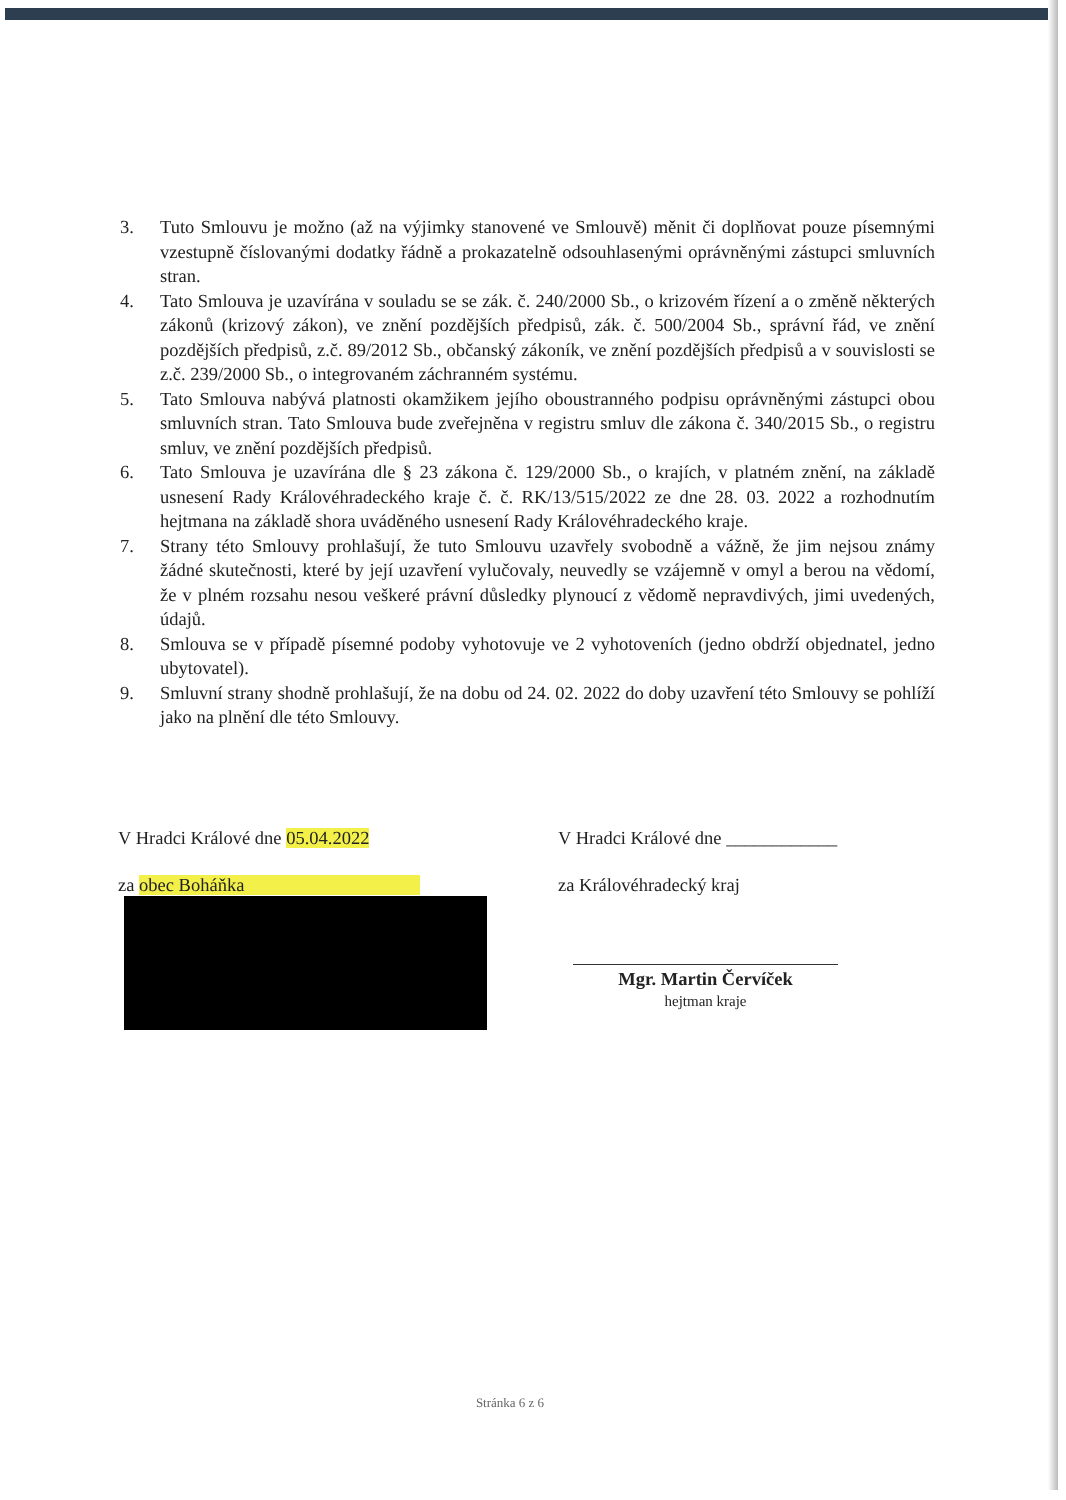3. Tuto Smlouvu je možno (až na výjimky stanovené ve Smlouvě) měnit či doplňovat pouze písemnými vzestupně číslovanými dodatky řádně a prokazatelně odsouhlasenými oprávněnými zástupci smluvních stran.
4. Tato Smlouva je uzavírána v souladu se se zák. č. 240/2000 Sb., o krizovém řízení a o změně některých zákonů (krizový zákon), ve znění pozdějších předpisů, zák. č. 500/2004 Sb., správní řád, ve znění pozdějších předpisů, z.č. 89/2012 Sb., občanský zákoník, ve znění pozdějších předpisů a v souvislosti se z.č. 239/2000 Sb., o integrovaném záchranném systému.
5. Tato Smlouva nabývá platnosti okamžikem jejího oboustranného podpisu oprávněnými zástupci obou smluvních stran. Tato Smlouva bude zveřejněna v registru smluv dle zákona č. 340/2015 Sb., o registru smluv, ve znění pozdějších předpisů.
6. Tato Smlouva je uzavírána dle § 23 zákona č. 129/2000 Sb., o krajích, v platném znění, na základě usnesení Rady Královéhradeckého kraje č. č. RK/13/515/2022 ze dne 28. 03. 2022 a rozhodnutím hejtmana na základě shora uváděného usnesení Rady Královéhradeckého kraje.
7. Strany této Smlouvy prohlašují, že tuto Smlouvu uzavřely svobodně a vážně, že jim nejsou známy žádné skutečnosti, které by její uzavření vylučovaly, neuvedly se vzájemně v omyl a berou na vědomí, že v plném rozsahu nesou veškeré právní důsledky plynoucí z vědomě nepravdivých, jimi uvedených, údajů.
8. Smlouva se v případě písemné podoby vyhotovuje ve 2 vyhotoveních (jedno obdrží objednatel, jedno ubytovatel).
9. Smluvní strany shodně prohlašují, že na dobu od 24. 02. 2022 do doby uzavření této Smlouvy se pohlíží jako na plnění dle této Smlouvy.
V Hradci Králové dne 05.04.2022 V Hradci Králové dne ____________
za obec Boháňka za Královéhradecký kraj
Mgr. Martin Červíček
hejtman kraje
Stránka 6 z 6